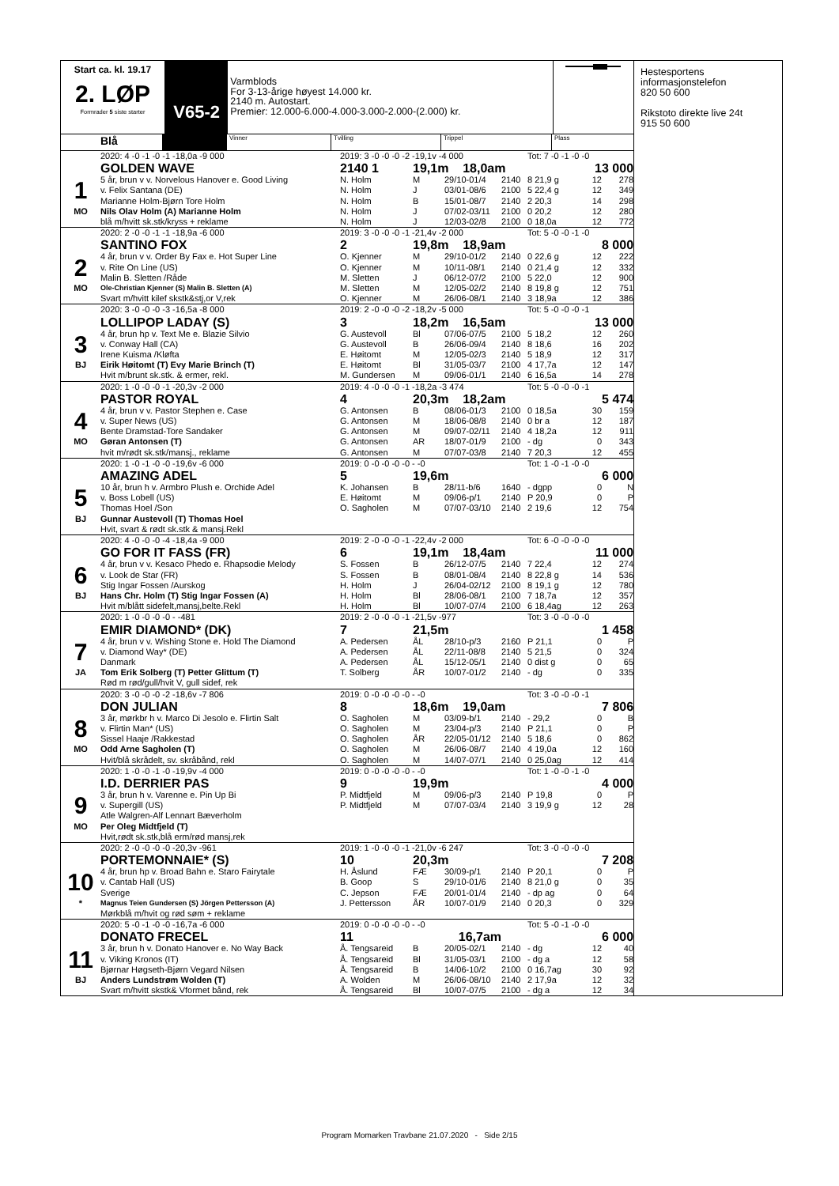Start ca. kl. 19.17
2. LØP
Formrader 5 siste starter
V65-2
Varmblods
For 3-13-årige høyest 14.000 kr.
2140 m. Autostart.
Premier: 12.000-6.000-4.000-3.000-2.000-(2.000) kr.
Blå
Vinner Tvilling Trippel Plass
| | 2020: 4 -0 -1 -0 -1 -18,0a -9 000 | 2019: 3 -0 -0 -0 -2 -19,1v -4 000 | | | | Tot: 7 -0 -1 -0 -0 | | |
| | GOLDEN WAVE | 2140 1 | 19,1m 18,0am | | | 13 000 | | |
| 1 | 5 år, brun v v. Norvelous Hanover e. Good Living | N. Holm | M | 29/10-01/4 | 2140 | 8 21,9 g | 12 | 278 |
| | v. Felix Santana (DE) | N. Holm | J | 03/01-08/6 | 2100 | 5 22,4 g | 12 | 349 |
| | Marianne Holm-Bjørn Tore Holm | N. Holm | B | 15/01-08/7 | 2140 | 2 20,3 | 14 | 298 |
| MO | Nils Olav Holm (A) Marianne Holm | N. Holm | J | 07/02-03/11 | 2100 | 0 20,2 | 12 | 280 |
| | blå m/hvitt sk.stk/kryss + reklame | N. Holm | J | 12/03-02/8 | 2100 | 0 18,0a | 12 | 772 |
| | 2020: 2 -0 -0 -1 -1 -18,9a -6 000 | 2019: 3 -0 -0 -0 -1 -21,4v -2 000 | | | | Tot: 5 -0 -0 -1 -0 | | |
| | SANTINO FOX | 2 | 19,8m 18,9am | | | 8 000 | | |
| 2 | 4 år, brun v v. Order By Fax e. Hot Super Line | O. Kjenner | M | 29/10-01/2 | 2140 | 0 22,6 g | 12 | 222 |
| | v. Rite On Line (US) | O. Kjenner | M | 10/11-08/1 | 2140 | 0 21,4 g | 12 | 332 |
| | Malin B. Sletten /Råde | M. Sletten | J | 06/12-07/2 | 2100 | 5 22,0 | 12 | 900 |
| MO | Ole-Christian Kjenner (S) Malin B. Sletten (A) | M. Sletten | M | 12/05-02/2 | 2140 | 8 19,8 g | 12 | 751 |
| | Svart m/hvitt kilef skstk&stj,or V,rek | O. Kjenner | M | 26/06-08/1 | 2140 | 3 18,9a | 12 | 386 |
| | 2020: 3 -0 -0 -0 -3 -16,5a -8 000 | 2019: 2 -0 -0 -0 -2 -18,2v -5 000 | | | | Tot: 5 -0 -0 -0 -1 | | |
| | LOLLIPOP LADAY (S) | 3 | 18,2m 16,5am | | | 13 000 | | |
| 3 | 4 år, brun hp v. Text Me e. Blazie Silvio | G. Austevoll | Bl | 07/06-07/5 | 2100 | 5 18,2 | 12 | 260 |
| | v. Conway Hall (CA) | G. Austevoll | B | 26/06-09/4 | 2140 | 8 18,6 | 16 | 202 |
| | Irene Kuisma /Kløfta | E. Høitomt | M | 12/05-02/3 | 2140 | 5 18,9 | 12 | 317 |
| BJ | Eirik Høitomt (T) Evy Marie Brinch (T) | E. Høitomt | Bl | 31/05-03/7 | 2100 | 4 17,7a | 12 | 147 |
| | Hvit m/brunt sk.stk. & ermer, rekl. | M. Gundersen | M | 09/06-01/1 | 2140 | 6 16,5a | 14 | 278 |
| | 2020: 1 -0 -0 -0 -1 -20,3v -2 000 | 2019: 4 -0 -0 -0 -1 -18,2a -3 474 | | | | Tot: 5 -0 -0 -0 -1 | | |
| | PASTOR ROYAL | 4 | 20,3m 18,2am | | | 5 474 | | |
| 4 | 4 år, brun v v. Pastor Stephen e. Case | G. Antonsen | B | 08/06-01/3 | 2100 | 0 18,5a | 30 | 159 |
| | v. Super News (US) | G. Antonsen | M | 18/06-08/8 | 2140 | 0 br a | 12 | 187 |
| | Bente Dramstad-Tore Sandaker | G. Antonsen | M | 09/07-02/11 | 2140 | 4 18,2a | 12 | 911 |
| MO | Gøran Antonsen (T) | G. Antonsen | AR | 18/07-01/9 | 2100 | - dg | 0 | 343 |
| | hvit m/rødt sk.stk/mansj., reklame | G. Antonsen | M | 07/07-03/8 | 2140 | 7 20,3 | 12 | 455 |
| | 2020: 1 -0 -1 -0 -0 -19,6v -6 000 | 2019: 0 -0 -0 -0 -0 - -0 | | | | Tot: 1 -0 -1 -0 -0 | | |
| | AMAZING ADEL | 5 | 19,6m | | | 6 000 | | |
| 5 | 10 år, brun h v. Armbro Plush e. Orchide Adel | K. Johansen | B | 28/11-b/6 | 1640 | - dgpp | 0 | N |
| | v. Boss Lobell (US) | E. Høitomt | M | 09/06-p/1 | 2140 | P 20,9 | 0 | P |
| | Thomas Hoel /Son | O. Sagholen | M | 07/07-03/10 | 2140 | 2 19,6 | 12 | 754 |
| BJ | Gunnar Austevoll (T) Thomas Hoel | | | | | | | |
| | Hvit, svart & rødt sk.stk & mansj.Rekl | | | | | | | |
| | 2020: 4 -0 -0 -0 -4 -18,4a -9 000 | 2019: 2 -0 -0 -0 -1 -22,4v -2 000 | | | | Tot: 6 -0 -0 -0 -0 | | |
| | GO FOR IT FASS (FR) | 6 | 19,1m 18,4am | | | 11 000 | | |
| 6 | 4 år, brun v v. Kesaco Phedo e. Rhapsodie Melody | S. Fossen | B | 26/12-07/5 | 2140 | 7 22,4 | 12 | 274 |
| | v. Look de Star (FR) | S. Fossen | B | 08/01-08/4 | 2140 | 8 22,8 g | 14 | 536 |
| | Stig Ingar Fossen /Aurskog | H. Holm | J | 26/04-02/12 | 2100 | 8 19,1 g | 12 | 780 |
| BJ | Hans Chr. Holm (T) Stig Ingar Fossen (A) | H. Holm | Bl | 28/06-08/1 | 2100 | 7 18,7a | 12 | 357 |
| | Hvit m/blått sidefelt,mansj,belte.Rekl | H. Holm | Bl | 10/07-07/4 | 2100 | 6 18,4ag | 12 | 263 |
| | 2020: 1 -0 -0 -0 -0 - -481 | 2019: 2 -0 -0 -0 -1 -21,5v -977 | | | | Tot: 3 -0 -0 -0 -0 | | |
| | EMIR DIAMOND* (DK) | 7 | 21,5m | | | 1 458 | | |
| 7 | 4 år, brun v v. Wishing Stone e. Hold The Diamond | A. Pedersen | ÅL | 28/10-p/3 | 2160 | P 21,1 | 0 | P |
| | v. Diamond Way* (DE) | A. Pedersen | ÅL | 22/11-08/8 | 2140 | 5 21,5 | 0 | 324 |
| | Danmark | A. Pedersen | ÅL | 15/12-05/1 | 2140 | 0 dist g | 0 | 65 |
| JA | Tom Erik Solberg (T) Petter Glittum (T) | T. Solberg | ÅR | 10/07-01/2 | 2140 | - dg | 0 | 335 |
| | Rød m rød/gull/hvit V, gull sidef, rek | | | | | | | |
| | 2020: 3 -0 -0 -0 -2 -18,6v -7 806 | 2019: 0 -0 -0 -0 -0 - -0 | | | | Tot: 3 -0 -0 -0 -1 | | |
| | DON JULIAN | 8 | 18,6m 19,0am | | | 7 806 | | |
| 8 | 3 år, mørkbr h v. Marco Di Jesolo e. Flirtin Salt | O. Sagholen | M | 03/09-b/1 | 2140 | - 29,2 | 0 | B |
| | v. Flirtin Man* (US) | O. Sagholen | M | 23/04-p/3 | 2140 | P 21,1 | 0 | P |
| | Sissel Haaje /Rakkestad | O. Sagholen | ÅR | 22/05-01/12 | 2140 | 5 18,6 | 0 | 862 |
| MO | Odd Arne Sagholen (T) | O. Sagholen | M | 26/06-08/7 | 2140 | 4 19,0a | 12 | 160 |
| | Hvit/blå skrådelt, sv. skråbånd, rekl | O. Sagholen | M | 14/07-07/1 | 2140 | 0 25,0ag | 12 | 414 |
| | 2020: 1 -0 -0 -1 -0 -19,9v -4 000 | 2019: 0 -0 -0 -0 -0 - -0 | | | | Tot: 1 -0 -0 -1 -0 | | |
| | I.D. DERRIER PAS | 9 | 19,9m | | | 4 000 | | |
| 9 | 3 år, brun h v. Varenne e. Pin Up Bi | P. Midtfjeld | M | 09/06-p/3 | 2140 | P 19,8 | 0 | P |
| | v. Supergill (US) | P. Midtfjeld | M | 07/07-03/4 | 2140 | 3 19,9 g | 12 | 28 |
| | Atle Walgren-Alf Lennart Bæverholm | | | | | | | |
| MO | Per Oleg Midtfjeld (T) | | | | | | | |
| | Hvit,rødt sk.stk,blå erm/rød mansj,rek | | | | | | | |
| | 2020: 2 -0 -0 -0 -0 -20,3v -961 | 2019: 1 -0 -0 -0 -1 -21,0v -6 247 | | | | Tot: 3 -0 -0 -0 -0 | | |
| | PORTEMONNAIE* (S) | 10 | 20,3m | | | 7 208 | | |
| 10 | 4 år, brun hp v. Broad Bahn e. Staro Fairytale | H. Åslund | FÆ | 30/09-p/1 | 2140 | P 20,1 | 0 | P |
| | v. Cantab Hall (US) | B. Goop | S | 29/10-01/6 | 2140 | 8 21,0 g | 0 | 35 |
| | Sverige | C. Jepson | FÆ | 20/01-01/4 | 2140 | - dp ag | 0 | 64 |
| * | Magnus Teien Gundersen (S) Jörgen Pettersson (A) | J. Pettersson | ÅR | 10/07-01/9 | 2140 | 0 20,3 | 0 | 329 |
| | Mørkblå m/hvit og rød søm + reklame | | | | | | | |
| | 2020: 5 -0 -1 -0 -0 -16,7a -6 000 | 2019: 0 -0 -0 -0 -0 - -0 | | | | Tot: 5 -0 -1 -0 -0 | | |
| | DONATO FRECEL | 11 | 16,7am | | | 6 000 | | |
| 11 | 3 år, brun h v. Donato Hanover e. No Way Back | Å. Tengsareid | B | 20/05-02/1 | 2140 | - dg | 12 | 40 |
| | v. Viking Kronos (IT) | Å. Tengsareid | Bl | 31/05-03/1 | 2100 | - dg a | 12 | 58 |
| | Bjørnar Høgseth-Bjørn Vegard Nilsen | Å. Tengsareid | B | 14/06-10/2 | 2100 | 0 16,7ag | 30 | 92 |
| BJ | Anders Lundstrøm Wolden (T) | A. Wolden | M | 26/06-08/10 | 2140 | 2 17,9a | 12 | 32 |
| | Svart m/hvitt skstk& Vformet bånd, rek | Å. Tengsareid | Bl | 10/07-07/5 | 2100 | - dg a | 12 | 34 |
Hestesportens
informasjonstelefon
820 50 600
Rikstoto direkte live 24t
915 50 600
Program Momarken Travbane 21.07.2020 - Side 2/15